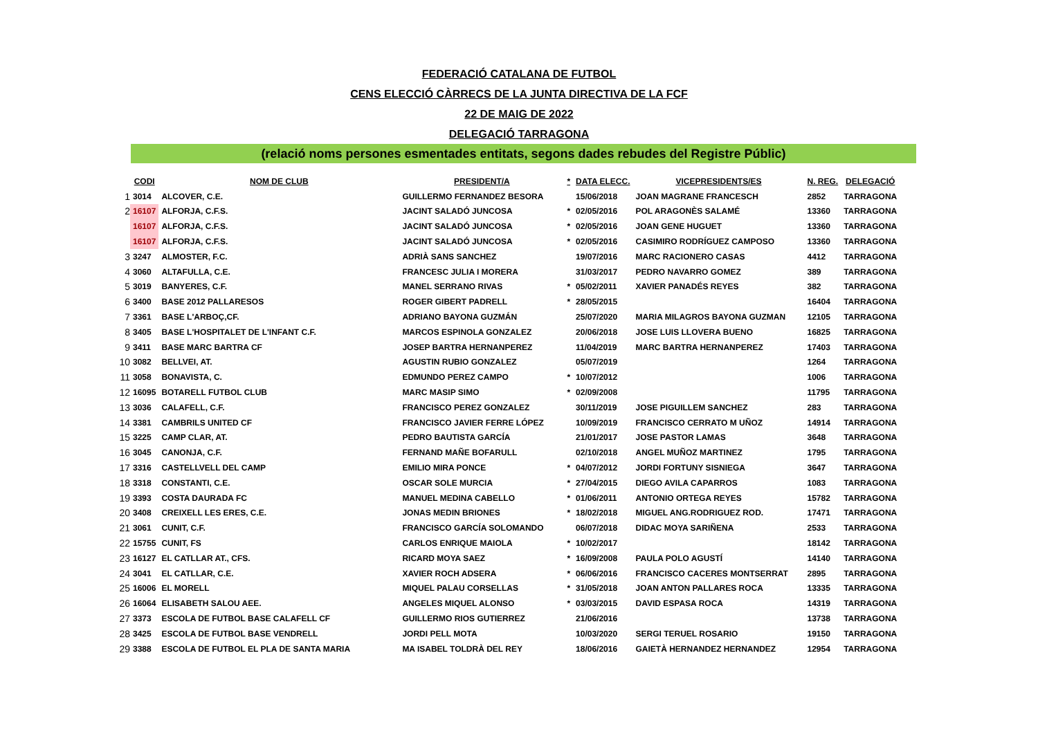FEDERACIÓ CATALANA DE FUTBOL
CENS ELECCIÓ CÀRRECS DE LA JUNTA DIRECTIVA DE LA FCF
22 DE MAIG DE 2022
DELEGACIÓ TARRAGONA
(relació noms persones esmentades entitats, segons dades rebudes del Registre Públic)
| | CODI | NOM DE CLUB | PRESIDENT/A | * | DATA ELECC. | VICEPRESIDENTS/ES | N. REG. | DELEGACIÓ |
| --- | --- | --- | --- | --- | --- | --- | --- | --- |
| 1 | 3014 | ALCOVER, C.E. | GUILLERMO FERNANDEZ BESORA | | 15/06/2018 | JOAN MAGRANE FRANCESCH | 2852 | TARRAGONA |
| 2 | 16107 | ALFORJA, C.F.S. | JACINT SALADÓ JUNCOSA | * | 02/05/2016 | POL ARAGONÈS SALAMÉ | 13360 | TARRAGONA |
| | 16107 | ALFORJA, C.F.S. | JACINT SALADÓ JUNCOSA | * | 02/05/2016 | JOAN GENE HUGUET | 13360 | TARRAGONA |
| | 16107 | ALFORJA, C.F.S. | JACINT SALADÓ JUNCOSA | * | 02/05/2016 | CASIMIRO RODRÍGUEZ CAMPOSO | 13360 | TARRAGONA |
| 3 | 3247 | ALMOSTER, F.C. | ADRIÀ SANS SANCHEZ | | 19/07/2016 | MARC RACIONERO CASAS | 4412 | TARRAGONA |
| 4 | 3060 | ALTAFULLA, C.E. | FRANCESC JULIA I MORERA | | 31/03/2017 | PEDRO NAVARRO GOMEZ | 389 | TARRAGONA |
| 5 | 3019 | BANYERES, C.F. | MANEL SERRANO RIVAS | * | 05/02/2011 | XAVIER PANADÉS REYES | 382 | TARRAGONA |
| 6 | 3400 | BASE 2012 PALLARESOS | ROGER GIBERT PADRELL | * | 28/05/2015 | | 16404 | TARRAGONA |
| 7 | 3361 | BASE L'ARBOÇ,CF. | ADRIANO BAYONA GUZMÁN | | 25/07/2020 | MARIA MILAGROS BAYONA GUZMAN | 12105 | TARRAGONA |
| 8 | 3405 | BASE L'HOSPITALET DE L'INFANT C.F. | MARCOS ESPINOLA GONZALEZ | | 20/06/2018 | JOSE LUIS LLOVERA BUENO | 16825 | TARRAGONA |
| 9 | 3411 | BASE MARC BARTRA CF | JOSEP BARTRA HERNANPEREZ | | 11/04/2019 | MARC BARTRA HERNANPEREZ | 17403 | TARRAGONA |
| 10 | 3082 | BELLVEI, AT. | AGUSTIN RUBIO GONZALEZ | | 05/07/2019 | | 1264 | TARRAGONA |
| 11 | 3058 | BONAVISTA, C. | EDMUNDO PEREZ CAMPO | * | 10/07/2012 | | 1006 | TARRAGONA |
| 12 | 16095 | BOTARELL FUTBOL CLUB | MARC MASIP SIMO | * | 02/09/2008 | | 11795 | TARRAGONA |
| 13 | 3036 | CALAFELL, C.F. | FRANCISCO PEREZ GONZALEZ | | 30/11/2019 | JOSE PIGUILLEM SANCHEZ | 283 | TARRAGONA |
| 14 | 3381 | CAMBRILS UNITED CF | FRANCISCO JAVIER FERRE LÓPEZ | | 10/09/2019 | FRANCISCO CERRATO M UÑOZ | 14914 | TARRAGONA |
| 15 | 3225 | CAMP CLAR, AT. | PEDRO BAUTISTA GARCÍA | | 21/01/2017 | JOSE PASTOR LAMAS | 3648 | TARRAGONA |
| 16 | 3045 | CANONJA, C.F. | FERNAND MAÑE BOFARULL | | 02/10/2018 | ANGEL MUÑOZ MARTINEZ | 1795 | TARRAGONA |
| 17 | 3316 | CASTELLVELL DEL CAMP | EMILIO MIRA PONCE | * | 04/07/2012 | JORDI FORTUNY SISNIEGA | 3647 | TARRAGONA |
| 18 | 3318 | CONSTANTI, C.E. | OSCAR SOLE MURCIA | * | 27/04/2015 | DIEGO AVILA CAPARROS | 1083 | TARRAGONA |
| 19 | 3393 | COSTA DAURADA FC | MANUEL MEDINA CABELLO | * | 01/06/2011 | ANTONIO ORTEGA REYES | 15782 | TARRAGONA |
| 20 | 3408 | CREIXELL LES ERES, C.E. | JONAS MEDIN BRIONES | * | 18/02/2018 | MIGUEL ANG.RODRIGUEZ ROD. | 17471 | TARRAGONA |
| 21 | 3061 | CUNIT, C.F. | FRANCISCO GARCÍA SOLOMANDO | | 06/07/2018 | DIDAC MOYA SARIÑENA | 2533 | TARRAGONA |
| 22 | 15755 | CUNIT, FS | CARLOS ENRIQUE MAIOLA | * | 10/02/2017 | | 18142 | TARRAGONA |
| 23 | 16127 | EL CATLLAR AT., CFS. | RICARD MOYA SAEZ | * | 16/09/2008 | PAULA POLO AGUSTÍ | 14140 | TARRAGONA |
| 24 | 3041 | EL CATLLAR, C.E. | XAVIER ROCH ADSERA | * | 06/06/2016 | FRANCISCO CACERES MONTSERRAT | 2895 | TARRAGONA |
| 25 | 16006 | EL MORELL | MIQUEL PALAU CORSELLAS | * | 31/05/2018 | JOAN ANTON PALLARES ROCA | 13335 | TARRAGONA |
| 26 | 16064 | ELISABETH SALOU AEE. | ANGELES MIQUEL ALONSO | * | 03/03/2015 | DAVID ESPASA ROCA | 14319 | TARRAGONA |
| 27 | 3373 | ESCOLA DE FUTBOL BASE CALAFELL CF | GUILLERMO RIOS GUTIERREZ | | 21/06/2016 | | 13738 | TARRAGONA |
| 28 | 3425 | ESCOLA DE FUTBOL BASE VENDRELL | JORDI PELL MOTA | | 10/03/2020 | SERGI TERUEL ROSARIO | 19150 | TARRAGONA |
| 29 | 3388 | ESCOLA DE FUTBOL EL PLA DE SANTA MARIA | MA ISABEL TOLDRÀ DEL REY | | 18/06/2016 | GAIETÀ HERNANDEZ HERNANDEZ | 12954 | TARRAGONA |